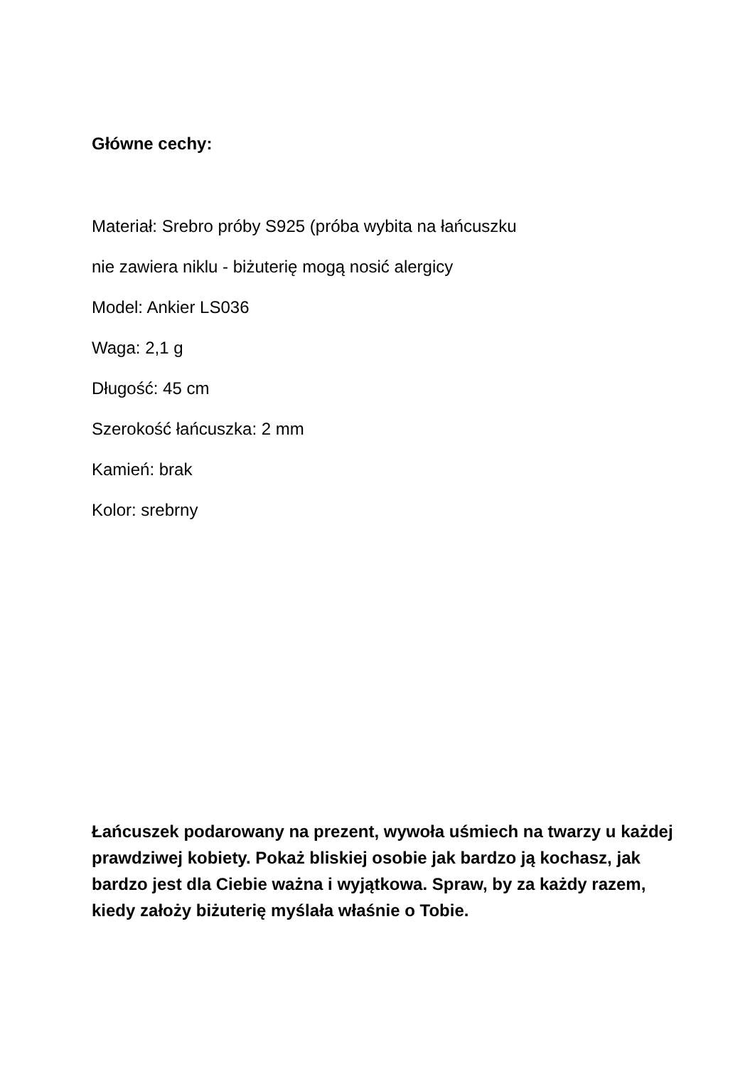Główne cechy:
Materiał: Srebro próby S925 (próba wybita na łańcuszku
nie zawiera niklu - biżuterię mogą nosić alergicy
Model: Ankier LS036
Waga: 2,1 g
Długość: 45 cm
Szerokość łańcuszka: 2 mm
Kamień: brak
Kolor: srebrny
Łańcuszek podarowany na prezent, wywoła uśmiech na twarzy u każdej prawdziwej kobiety. Pokaż bliskiej osobie jak bardzo ją kochasz, jak bardzo jest dla Ciebie ważna i wyjątkowa. Spraw, by za każdy razem, kiedy założy biżuterię myślała właśnie o Tobie.